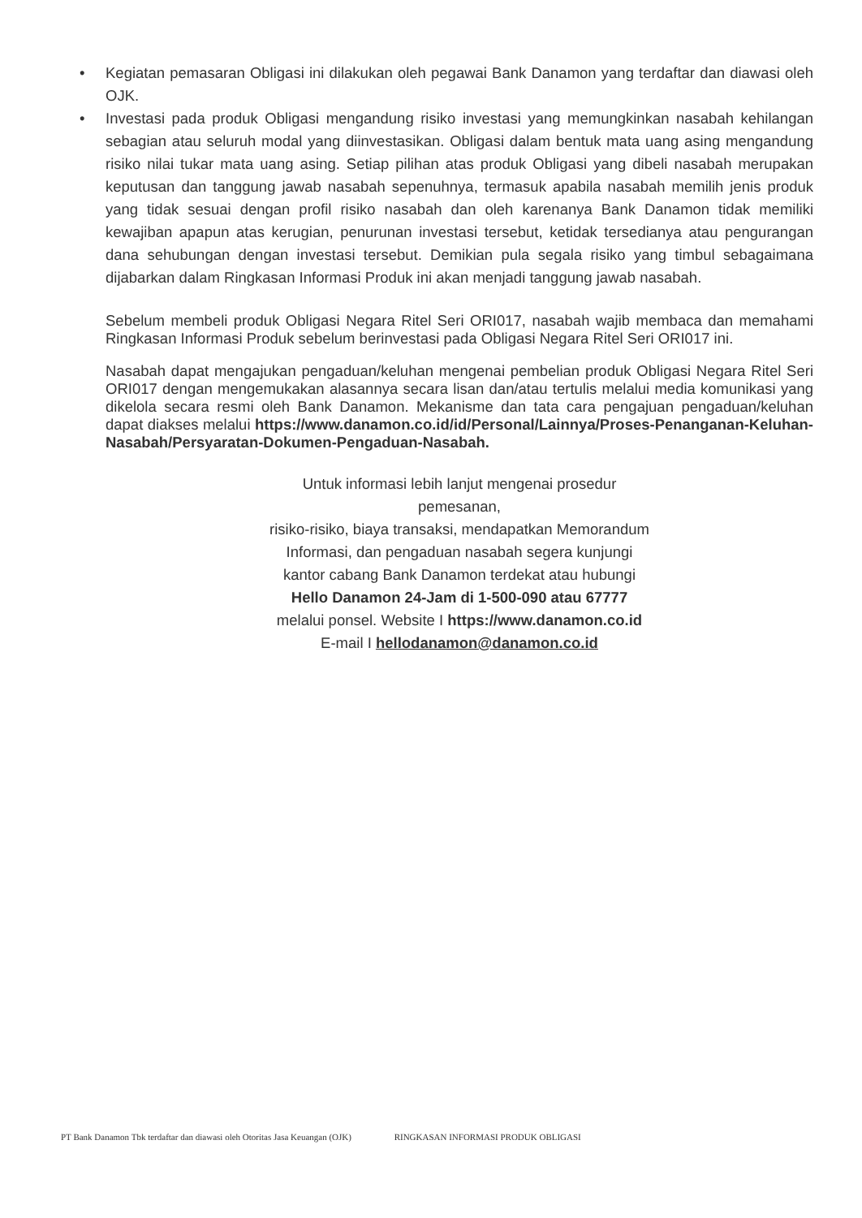• Kegiatan pemasaran Obligasi ini dilakukan oleh pegawai Bank Danamon yang terdaftar dan diawasi oleh OJK.
• Investasi pada produk Obligasi mengandung risiko investasi yang memungkinkan nasabah kehilangan sebagian atau seluruh modal yang diinvestasikan. Obligasi dalam bentuk mata uang asing mengandung risiko nilai tukar mata uang asing. Setiap pilihan atas produk Obligasi yang dibeli nasabah merupakan keputusan dan tanggung jawab nasabah sepenuhnya, termasuk apabila nasabah memilih jenis produk yang tidak sesuai dengan profil risiko nasabah dan oleh karenanya Bank Danamon tidak memiliki kewajiban apapun atas kerugian, penurunan investasi tersebut, ketidak tersedianya atau pengurangan dana sehubungan dengan investasi tersebut. Demikian pula segala risiko yang timbul sebagaimana dijabarkan dalam Ringkasan Informasi Produk ini akan menjadi tanggung jawab nasabah.
Sebelum membeli produk Obligasi Negara Ritel Seri ORI017, nasabah wajib membaca dan memahami Ringkasan Informasi Produk sebelum berinvestasi pada Obligasi Negara Ritel Seri ORI017 ini.
Nasabah dapat mengajukan pengaduan/keluhan mengenai pembelian produk Obligasi Negara Ritel Seri ORI017 dengan mengemukakan alasannya secara lisan dan/atau tertulis melalui media komunikasi yang dikelola secara resmi oleh Bank Danamon. Mekanisme dan tata cara pengajuan pengaduan/keluhan dapat diakses melalui https://www.danamon.co.id/id/Personal/Lainnya/Proses-Penanganan-Keluhan-Nasabah/Persyaratan-Dokumen-Pengaduan-Nasabah.
Untuk informasi lebih lanjut mengenai prosedur
pemesanan,
risiko-risiko, biaya transaksi, mendapatkan Memorandum
Informasi, dan pengaduan nasabah segera kunjungi
kantor cabang Bank Danamon terdekat atau hubungi
Hello Danamon 24-Jam di 1-500-090 atau 67777
melalui ponsel. Website I https://www.danamon.co.id
E-mail I hellodanamon@danamon.co.id
PT Bank Danamon Tbk terdaftar dan diawasi oleh Otoritas Jasa Keuangan (OJK) RINGKASAN INFORMASI PRODUK OBLIGASI